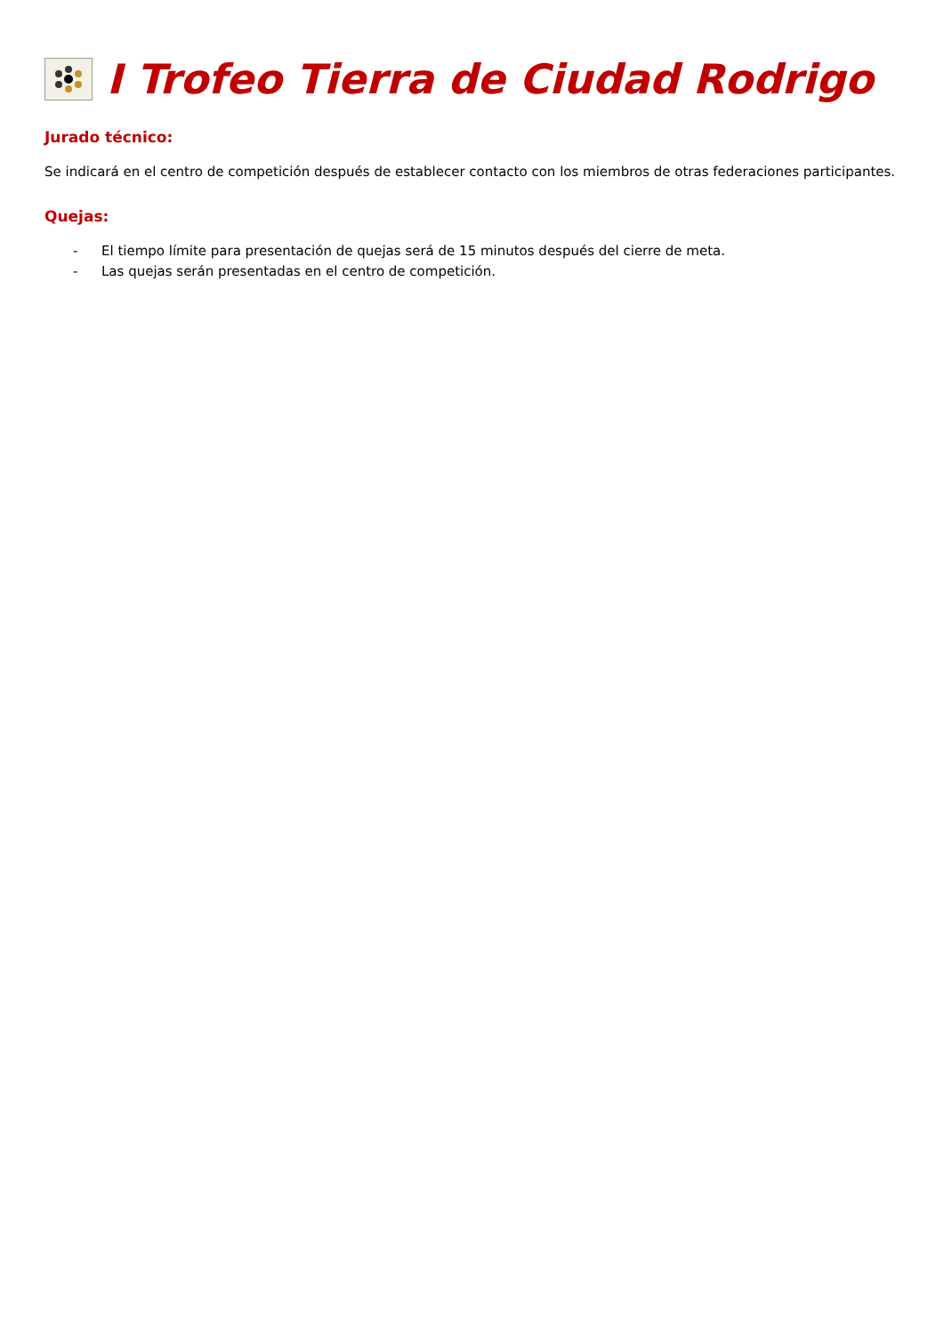I Trofeo Tierra de Ciudad Rodrigo
Jurado técnico:
Se indicará en el centro de competición después de establecer contacto con los miembros de otras federaciones participantes.
Quejas:
- El tiempo límite para presentación de quejas será de 15 minutos después del cierre de meta.
- Las quejas serán presentadas en el centro de competición.